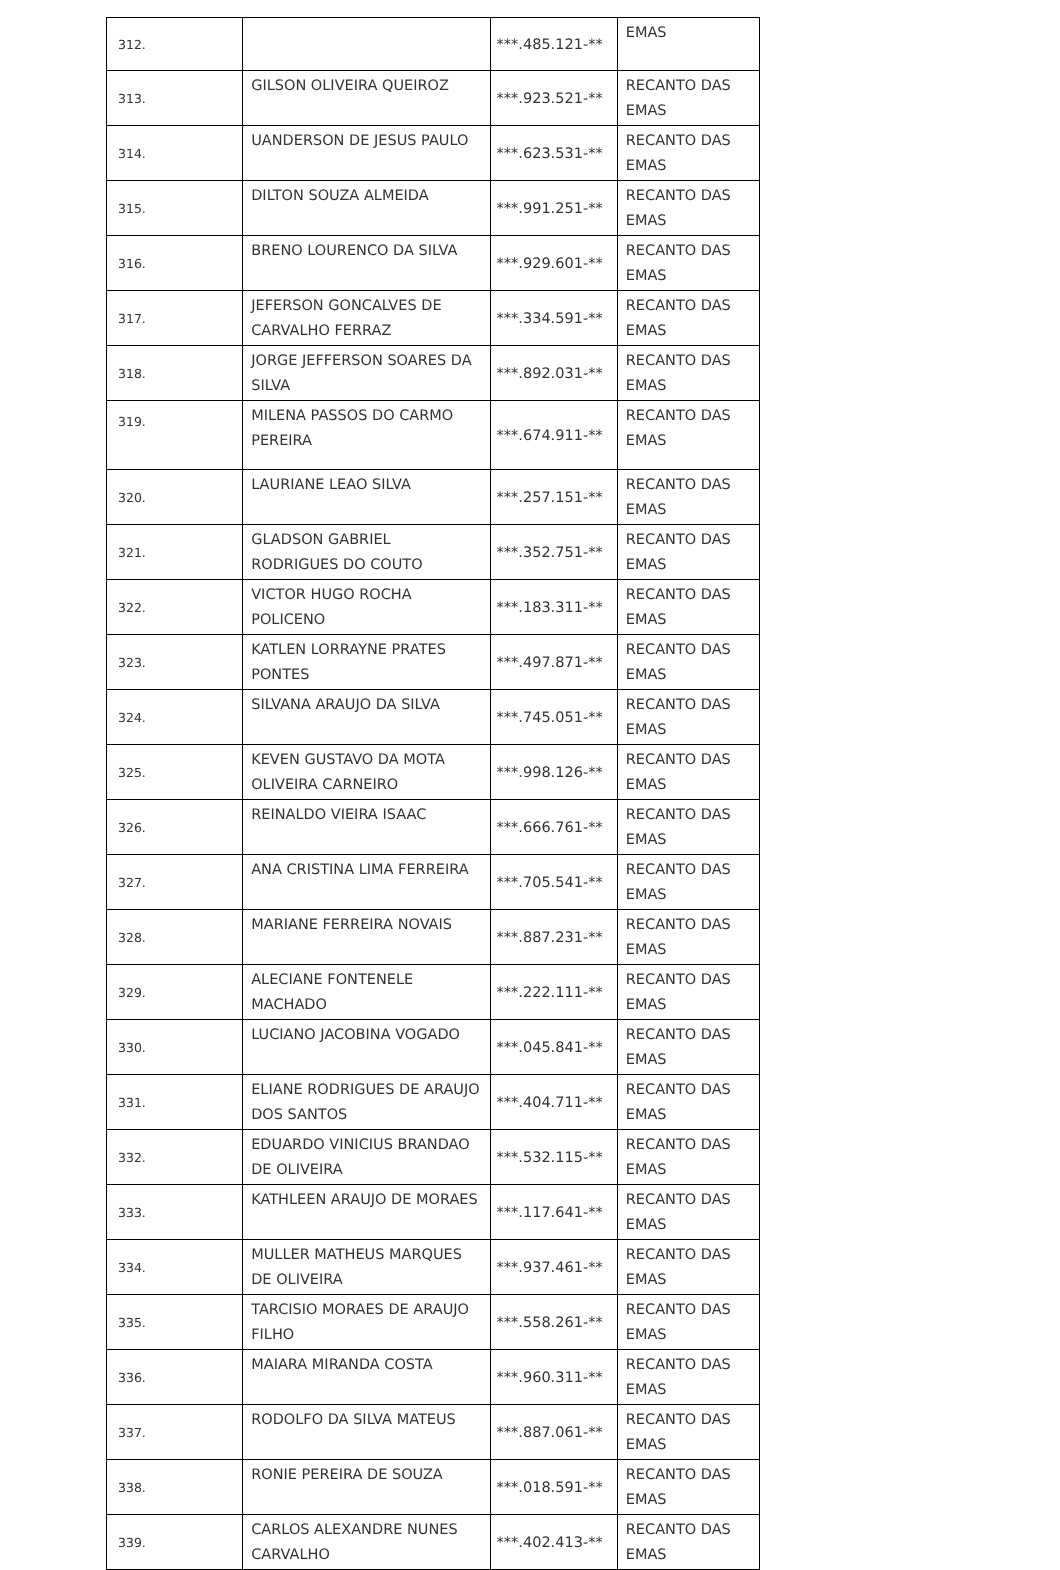| 312. | | ***.485.121-** | EMAS |
| 313. | GILSON OLIVEIRA QUEIROZ | ***.923.521-** | RECANTO DAS EMAS |
| 314. | UANDERSON DE JESUS PAULO | ***.623.531-** | RECANTO DAS EMAS |
| 315. | DILTON SOUZA ALMEIDA | ***.991.251-** | RECANTO DAS EMAS |
| 316. | BRENO LOURENCO DA SILVA | ***.929.601-** | RECANTO DAS EMAS |
| 317. | JEFERSON GONCALVES DE CARVALHO FERRAZ | ***.334.591-** | RECANTO DAS EMAS |
| 318. | JORGE JEFFERSON SOARES DA SILVA | ***.892.031-** | RECANTO DAS EMAS |
| 319. | MILENA PASSOS DO CARMO PEREIRA | ***.674.911-** | RECANTO DAS EMAS |
| 320. | LAURIANE LEAO SILVA | ***.257.151-** | RECANTO DAS EMAS |
| 321. | GLADSON GABRIEL RODRIGUES DO COUTO | ***.352.751-** | RECANTO DAS EMAS |
| 322. | VICTOR HUGO ROCHA POLICENO | ***.183.311-** | RECANTO DAS EMAS |
| 323. | KATLEN LORRAYNE PRATES PONTES | ***.497.871-** | RECANTO DAS EMAS |
| 324. | SILVANA ARAUJO DA SILVA | ***.745.051-** | RECANTO DAS EMAS |
| 325. | KEVEN GUSTAVO DA MOTA OLIVEIRA CARNEIRO | ***.998.126-** | RECANTO DAS EMAS |
| 326. | REINALDO VIEIRA ISAAC | ***.666.761-** | RECANTO DAS EMAS |
| 327. | ANA CRISTINA LIMA FERREIRA | ***.705.541-** | RECANTO DAS EMAS |
| 328. | MARIANE FERREIRA NOVAIS | ***.887.231-** | RECANTO DAS EMAS |
| 329. | ALECIANE FONTENELE MACHADO | ***.222.111-** | RECANTO DAS EMAS |
| 330. | LUCIANO JACOBINA VOGADO | ***.045.841-** | RECANTO DAS EMAS |
| 331. | ELIANE RODRIGUES DE ARAUJO DOS SANTOS | ***.404.711-** | RECANTO DAS EMAS |
| 332. | EDUARDO VINICIUS BRANDAO DE OLIVEIRA | ***.532.115-** | RECANTO DAS EMAS |
| 333. | KATHLEEN ARAUJO DE MORAES | ***.117.641-** | RECANTO DAS EMAS |
| 334. | MULLER MATHEUS MARQUES DE OLIVEIRA | ***.937.461-** | RECANTO DAS EMAS |
| 335. | TARCISIO MORAES DE ARAUJO FILHO | ***.558.261-** | RECANTO DAS EMAS |
| 336. | MAIARA MIRANDA COSTA | ***.960.311-** | RECANTO DAS EMAS |
| 337. | RODOLFO DA SILVA MATEUS | ***.887.061-** | RECANTO DAS EMAS |
| 338. | RONIE PEREIRA DE SOUZA | ***.018.591-** | RECANTO DAS EMAS |
| 339. | CARLOS ALEXANDRE NUNES CARVALHO | ***.402.413-** | RECANTO DAS EMAS |